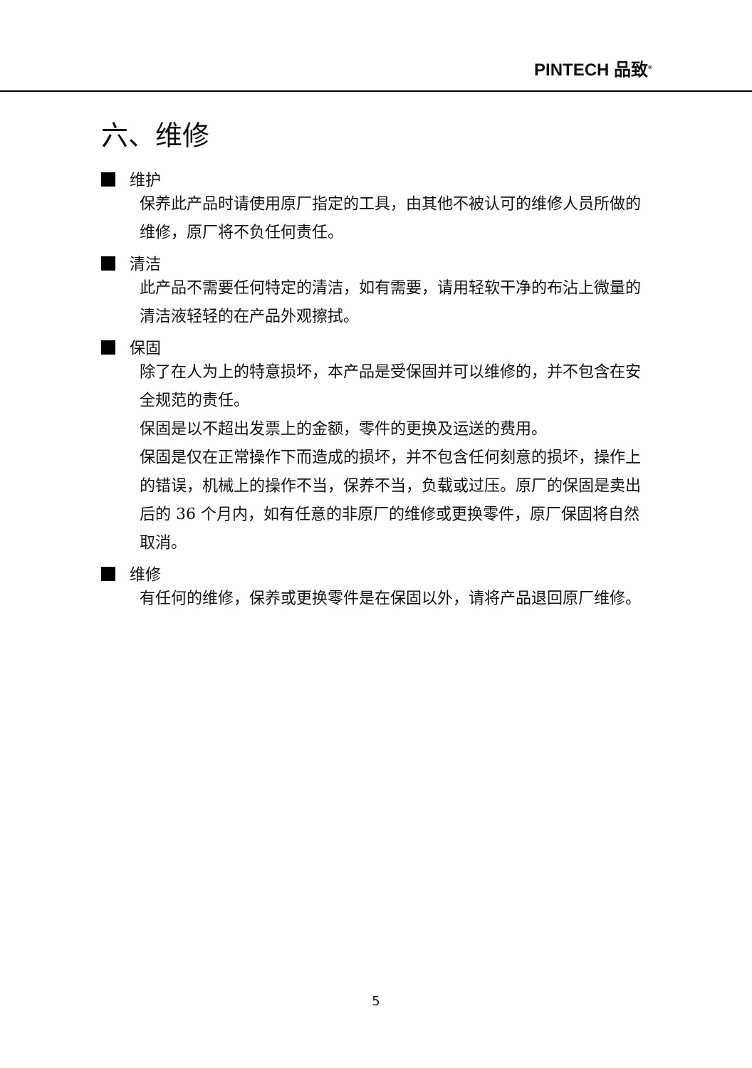PINTECH 品致<sup>®</sup>
六、维修
维护
保养此产品时请使用原厂指定的工具，由其他不被认可的维修人员所做的维修，原厂将不负任何责任。
清洁
此产品不需要任何特定的清洁，如有需要，请用轻软干净的布沾上微量的清洁液轻轻的在产品外观擦拭。
保固
除了在人为上的特意损坏，本产品是受保固并可以维修的，并不包含在安全规范的责任。
保固是以不超出发票上的金额，零件的更换及运送的费用。
保固是仅在正常操作下而造成的损坏，并不包含任何刻意的损坏，操作上的错误，机械上的操作不当，保养不当，负载或过压。原厂的保固是卖出后的 36 个月内，如有任意的非原厂的维修或更换零件，原厂保固将自然取消。
维修
有任何的维修，保养或更换零件是在保固以外，请将产品退回原厂维修。
5